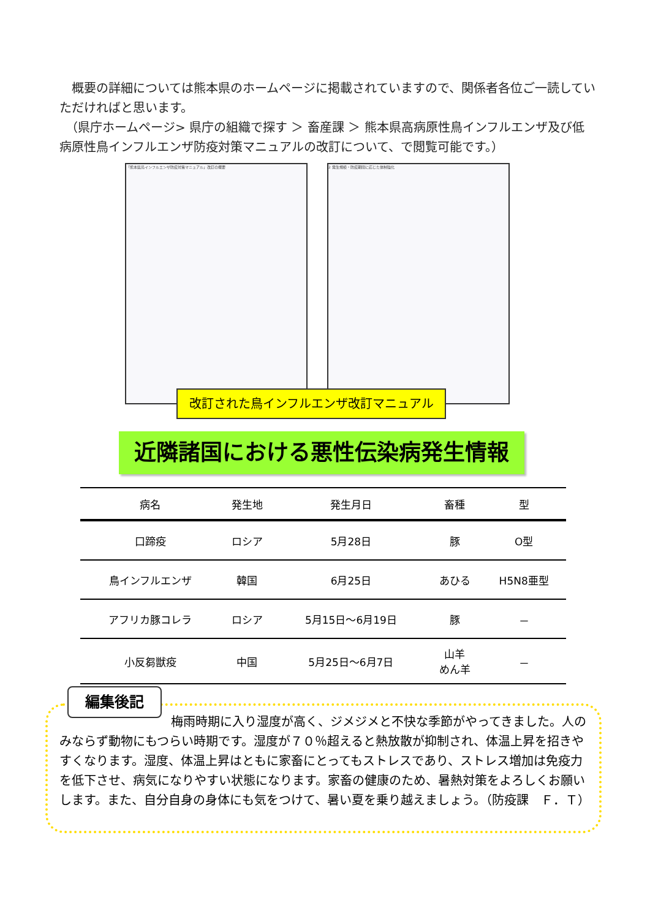概要の詳細については熊本県のホームページに掲載されていますので、関係者各位ご一読していただければと思います。
　（県庁ホームページ> 県庁の組織で探す ＞ 畜産課 ＞ 熊本県高病原性鳥インフルエンザ及び低病原性鳥インフルエンザ防疫対策マニュアルの改訂について、で閲覧可能です。）
「熊本県鳥インフルエンザ防疫対策マニュアル」改訂の概要 2 発生規模・防疫期間に応じた体制強化
改訂された鳥インフルエンザ改訂マニュアル
近隣諸国における悪性伝染病発生情報
| 病名 | 発生地 | 発生月日 | 畜種 | 型 |
| --- | --- | --- | --- | --- |
| 口蹄疫 | ロシア | 5月28日 | 豚 | O型 |
| 鳥インフルエンザ | 韓国 | 6月25日 | あひる | H5N8亜型 |
| アフリカ豚コレラ | ロシア | 5月15日～6月19日 | 豚 | － |
| 小反芻獣疫 | 中国 | 5月25日～6月7日 | 山羊 めん羊 | － |
編集後記
梅雨時期に入り湿度が高く、ジメジメと不快な季節がやってきました。人のみならず動物にもつらい時期です。湿度が７０％超えると熱放散が抑制され、体温上昇を招きやすくなります。湿度、体温上昇はともに家畜にとってもストレスであり、ストレス増加は免疫力を低下させ、病気になりやすい状態になります。家畜の健康のため、暑熱対策をよろしくお願いします。また、自分自身の身体にも気をつけて、暑い夏を乗り越えましょう。（防疫課　Ｆ．Ｔ）